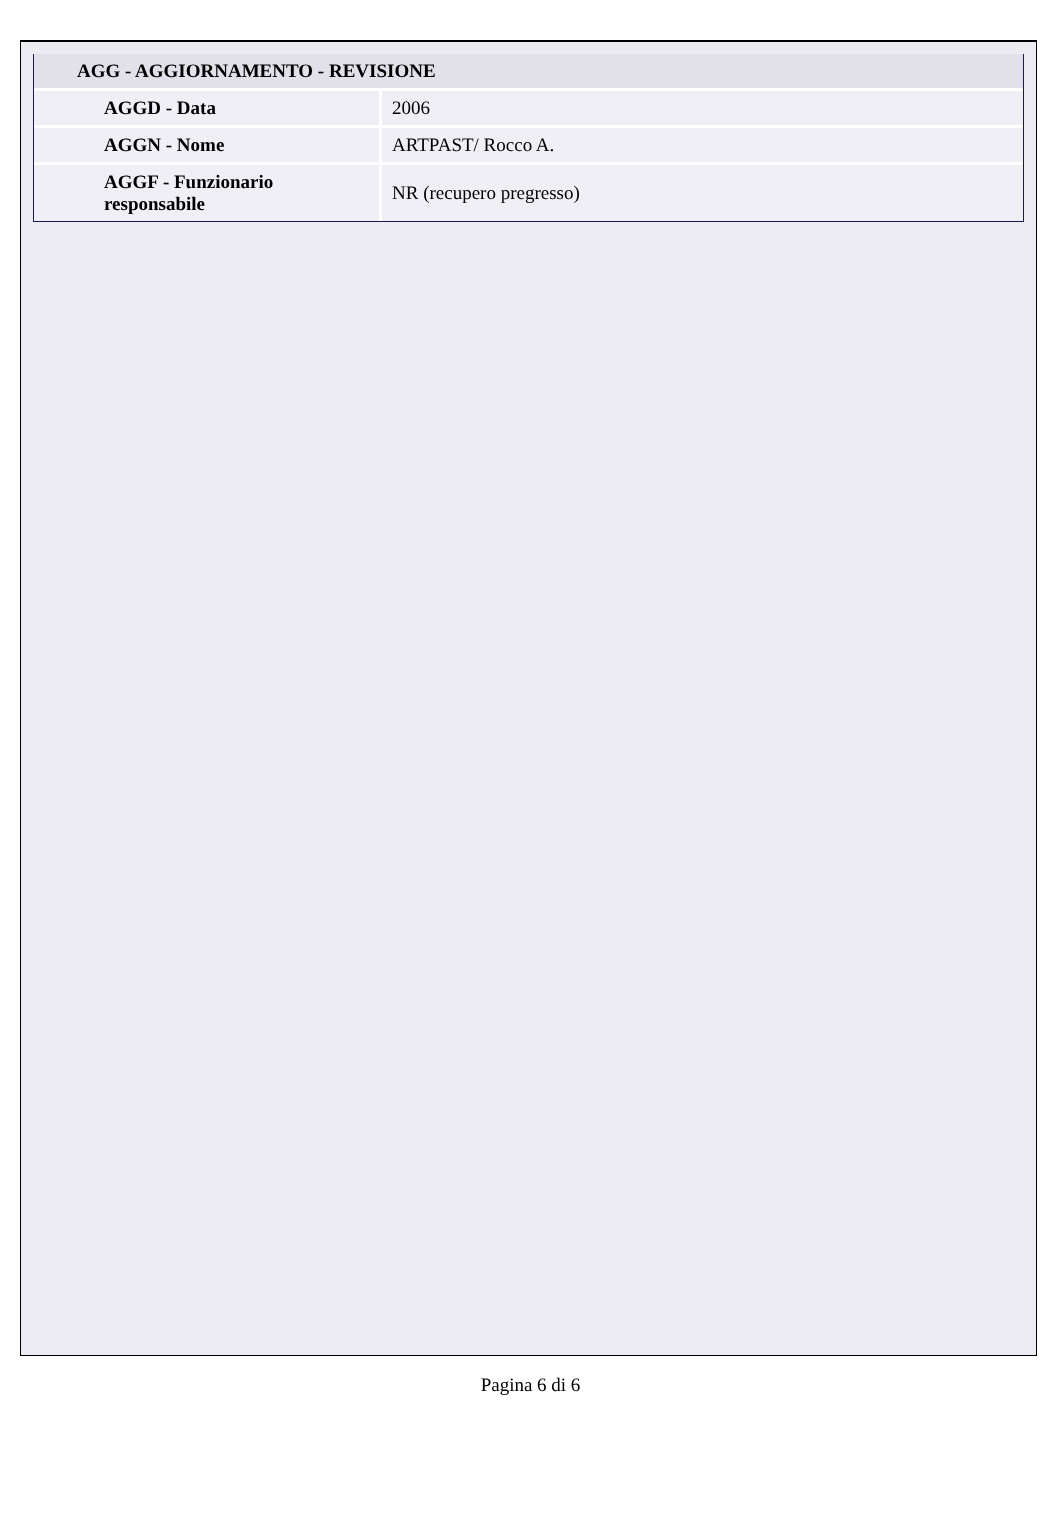| AGG - AGGIORNAMENTO - REVISIONE | |
| AGGD - Data | 2006 |
| AGGN - Nome | ARTPAST/ Rocco A. |
| AGGF - Funzionario responsabile | NR (recupero pregresso) |
Pagina 6 di 6